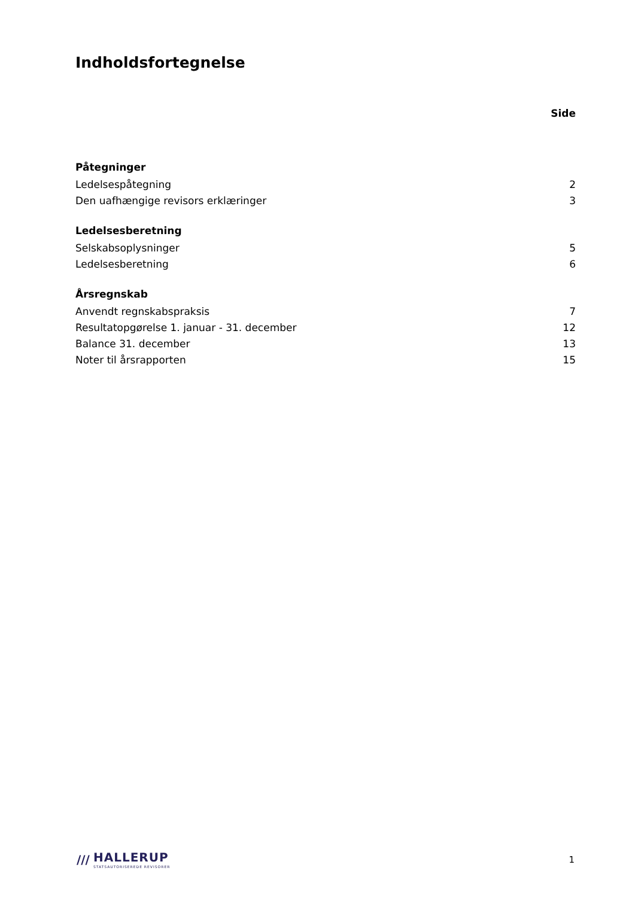Indholdsfortegnelse
Side
Påtegninger
Ledelsespåtegning 2
Den uafhængige revisors erklæringer 3
Ledelsesberetning
Selskabsoplysninger 5
Ledelsesberetning 6
Årsregnskab
Anvendt regnskabspraksis 7
Resultatopgørelse 1. januar - 31. december 12
Balance 31. december 13
Noter til årsrapporten 15
///
HALLERUP
STATSAUTORISEREDE REVISORER
1